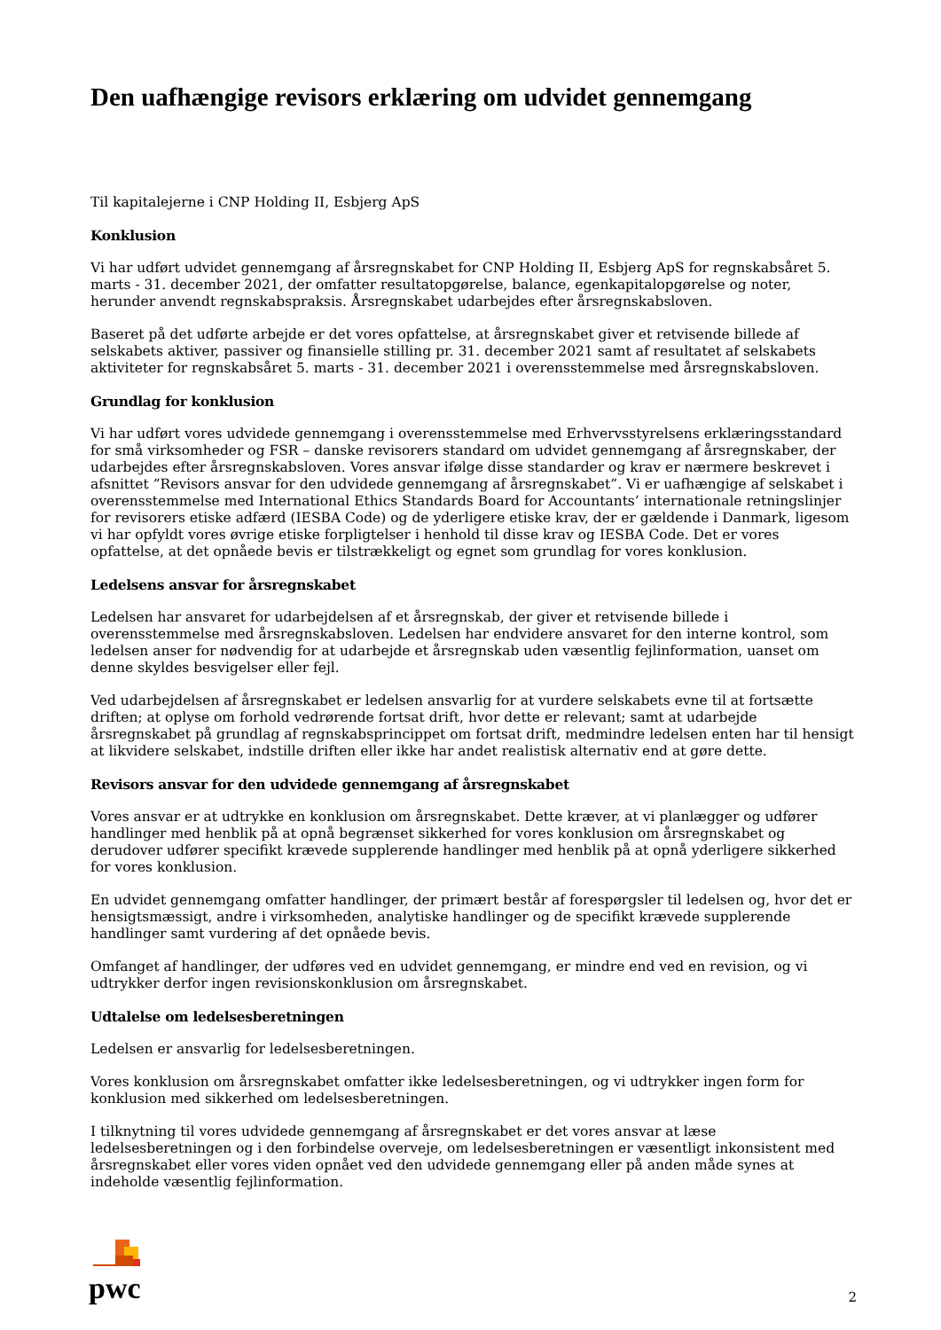Den uafhængige revisors erklæring om udvidet gennemgang
Til kapitalejerne i CNP Holding II, Esbjerg ApS
Konklusion
Vi har udført udvidet gennemgang af årsregnskabet for CNP Holding II, Esbjerg ApS for regnskabsåret 5. marts - 31. december 2021, der omfatter resultatopgørelse, balance, egenkapitalopgørelse og noter, herunder anvendt regnskabspraksis. Årsregnskabet udarbejdes efter årsregnskabsloven.
Baseret på det udførte arbejde er det vores opfattelse, at årsregnskabet giver et retvisende billede af selskabets aktiver, passiver og finansielle stilling pr. 31. december 2021 samt af resultatet af selskabets aktiviteter for regnskabsåret 5. marts - 31. december 2021 i overensstemmelse med årsregnskabsloven.
Grundlag for konklusion
Vi har udført vores udvidede gennemgang i overensstemmelse med Erhvervsstyrelsens erklæringsstandard for små virksomheder og FSR – danske revisorers standard om udvidet gennemgang af årsregnskaber, der udarbejdes efter årsregnskabsloven. Vores ansvar ifølge disse standarder og krav er nærmere beskrevet i afsnittet ”Revisors ansvar for den udvidede gennemgang af årsregnskabet”. Vi er uafhængige af selskabet i overensstemmelse med International Ethics Standards Board for Accountants’ internationale retningslinjer for revisorers etiske adfærd (IESBA Code) og de yderligere etiske krav, der er gældende i Danmark, ligesom vi har opfyldt vores øvrige etiske forpligtelser i henhold til disse krav og IESBA Code. Det er vores opfattelse, at det opnåede bevis er tilstrækkeligt og egnet som grundlag for vores konklusion.
Ledelsens ansvar for årsregnskabet
Ledelsen har ansvaret for udarbejdelsen af et årsregnskab, der giver et retvisende billede i overensstemmelse med årsregnskabsloven. Ledelsen har endvidere ansvaret for den interne kontrol, som ledelsen anser for nødvendig for at udarbejde et årsregnskab uden væsentlig fejlinformation, uanset om denne skyldes besvigelser eller fejl.
Ved udarbejdelsen af årsregnskabet er ledelsen ansvarlig for at vurdere selskabets evne til at fortsætte driften; at oplyse om forhold vedrørende fortsat drift, hvor dette er relevant; samt at udarbejde årsregnskabet på grundlag af regnskabsprincippet om fortsat drift, medmindre ledelsen enten har til hensigt at likvidere selskabet, indstille driften eller ikke har andet realistisk alternativ end at gøre dette.
Revisors ansvar for den udvidede gennemgang af årsregnskabet
Vores ansvar er at udtrykke en konklusion om årsregnskabet. Dette kræver, at vi planlægger og udfører handlinger med henblik på at opnå begrænset sikkerhed for vores konklusion om årsregnskabet og derudover udfører specifikt krævede supplerende handlinger med henblik på at opnå yderligere sikkerhed for vores konklusion.
En udvidet gennemgang omfatter handlinger, der primært består af forespørgsler til ledelsen og, hvor det er hensigtsmæssigt, andre i virksomheden, analytiske handlinger og de specifikt krævede supplerende handlinger samt vurdering af det opnåede bevis.
Omfanget af handlinger, der udføres ved en udvidet gennemgang, er mindre end ved en revision, og vi udtrykker derfor ingen revisionskonklusion om årsregnskabet.
Udtalelse om ledelsesberetningen
Ledelsen er ansvarlig for ledelsesberetningen.
Vores konklusion om årsregnskabet omfatter ikke ledelsesberetningen, og vi udtrykker ingen form for konklusion med sikkerhed om ledelsesberetningen.
I tilknytning til vores udvidede gennemgang af årsregnskabet er det vores ansvar at læse ledelsesberetningen og i den forbindelse overveje, om ledelsesberetningen er væsentligt inkonsistent med årsregnskabet eller vores viden opnået ved den udvidede gennemgang eller på anden måde synes at indeholde væsentlig fejlinformation.
pwc
2